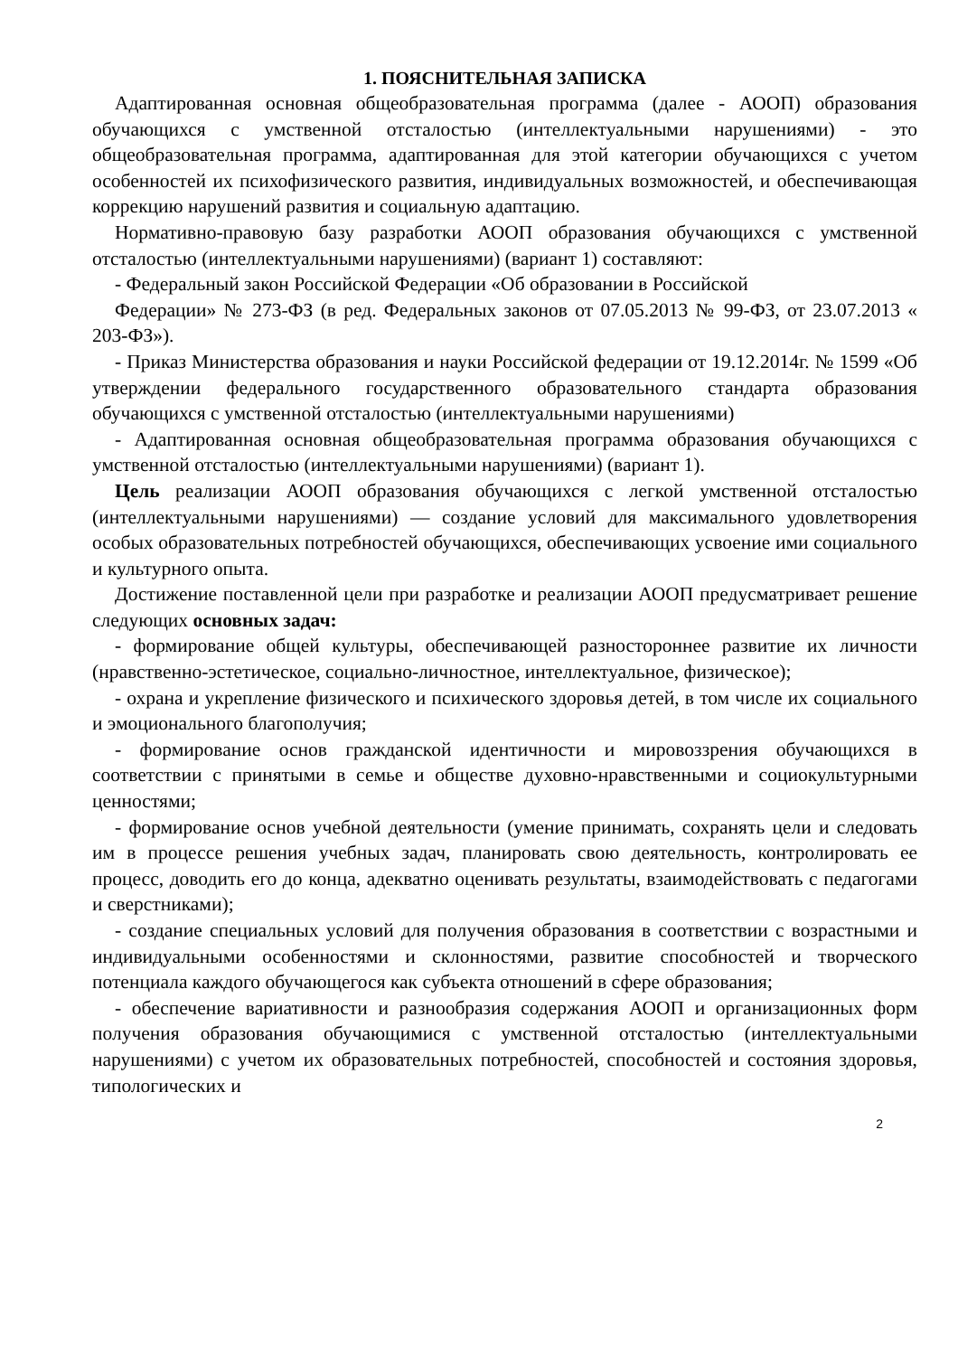1. ПОЯСНИТЕЛЬНАЯ ЗАПИСКА
Адаптированная основная общеобразовательная программа (далее - АООП) образования обучающихся с умственной отсталостью (интеллектуальными нарушениями) - это общеобразовательная программа, адаптированная для этой категории обучающихся с учетом особенностей их психофизического развития, индивидуальных возможностей, и обеспечивающая коррекцию нарушений развития и социальную адаптацию.
Нормативно-правовую базу разработки АООП образования обучающихся с умственной отсталостью (интеллектуальными нарушениями) (вариант 1) составляют:
- Федеральный закон Российской Федерации «Об образовании в Российской
Федерации» № 273-ФЗ (в ред. Федеральных законов от 07.05.2013 № 99-ФЗ, от 23.07.2013 « 203-ФЗ»).
- Приказ Министерства образования и науки Российской федерации от 19.12.2014г. № 1599 «Об утверждении федерального государственного образовательного стандарта образования обучающихся с умственной отсталостью (интеллектуальными нарушениями)
- Адаптированная основная общеобразовательная программа образования обучающихся с умственной отсталостью (интеллектуальными нарушениями) (вариант 1).
Цель реализации АООП образования обучающихся с легкой умственной отсталостью (интеллектуальными нарушениями) — создание условий для максимального удовлетворения особых образовательных потребностей обучающихся, обеспечивающих усвоение ими социального и культурного опыта.
Достижение поставленной цели при разработке и реализации АООП предусматривает решение следующих основных задач:
- формирование общей культуры, обеспечивающей разностороннее развитие их личности (нравственно-эстетическое, социально-личностное, интеллектуальное, физическое);
- охрана и укрепление физического и психического здоровья детей, в том числе их социального и эмоционального благополучия;
- формирование основ гражданской идентичности и мировоззрения обучающихся в соответствии с принятыми в семье и обществе духовно-нравственными и социокультурными ценностями;
- формирование основ учебной деятельности (умение принимать, сохранять цели и следовать им в процессе решения учебных задач, планировать свою деятельность, контролировать ее процесс, доводить его до конца, адекватно оценивать результаты, взаимодействовать с педагогами и сверстниками);
- создание специальных условий для получения образования в соответствии с возрастными и индивидуальными особенностями и склонностями, развитие способностей и творческого потенциала каждого обучающегося как субъекта отношений в сфере образования;
- обеспечение вариативности и разнообразия содержания АООП и организационных форм получения образования обучающимися с умственной отсталостью (интеллектуальными нарушениями) с учетом их образовательных потребностей, способностей и состояния здоровья, типологических и
2